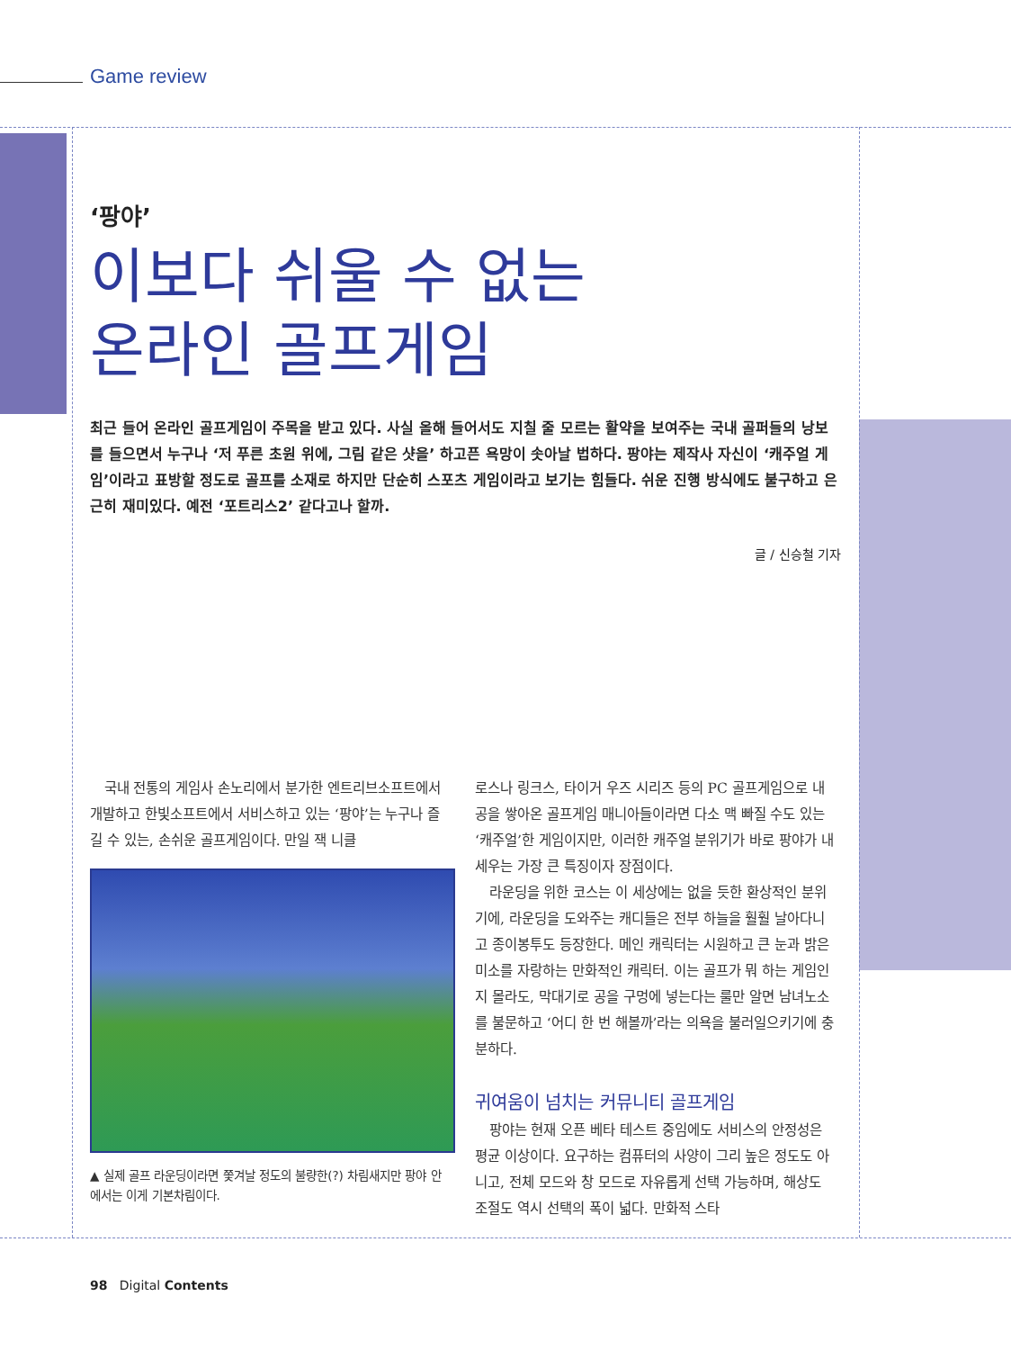Game review
‘팡야’
이보다 쉬울 수 없는
온라인 골프게임
최근 들어 온라인 골프게임이 주목을 받고 있다. 사실 올해 들어서도 지칠 줄 모르는 활약을 보여주는 국내 골퍼들의 낭보를 들으면서 누구나 ‘저 푸른 초원 위에, 그림 같은 샷을’ 하고픈 욕망이 솟아날 법하다. 팡야는 제작사 자신이 ‘캐주얼 게임’이라고 표방할 정도로 골프를 소재로 하지만 단순히 스포츠 게임이라고 보기는 힘들다. 쉬운 진행 방식에도 불구하고 은근히 재미있다. 예전 ‘포트리스2’ 같다고나 할까.
글 / 신승철 기자
국내 전통의 게임사 손노리에서 분가한 엔트리브소프트에서 개발하고 한빛소프트에서 서비스하고 있는 ‘팡야’는 누구나 즐길 수 있는, 손쉬운 골프게임이다. 만일 잭 니클
▲ 실제 골프 라운딩이라면 쫓겨날 정도의 불량한(?) 차림새지만 팡야 안에서는 이게 기본차림이다.
로스나 링크스, 타이거 우즈 시리즈 등의 PC 골프게임으로 내공을 쌓아온 골프게임 매니아들이라면 다소 맥 빠질 수도 있는 ‘캐주얼’한 게임이지만, 이러한 캐주얼 분위기가 바로 팡야가 내세우는 가장 큰 특징이자 장점이다.
라운딩을 위한 코스는 이 세상에는 없을 듯한 환상적인 분위기에, 라운딩을 도와주는 캐디들은 전부 하늘을 훨훨 날아다니고 종이봉투도 등장한다. 메인 캐릭터는 시원하고 큰 눈과 밝은 미소를 자랑하는 만화적인 캐릭터. 이는 골프가 뭐 하는 게임인지 몰라도, 막대기로 공을 구멍에 넣는다는 룰만 알면 남녀노소를 불문하고 ‘어디 한 번 해볼까’라는 의욕을 불러일으키기에 충분하다.
귀여움이 넘치는 커뮤니티 골프게임
팡야는 현재 오픈 베타 테스트 중임에도 서비스의 안정성은 평균 이상이다. 요구하는 컴퓨터의 사양이 그리 높은 정도도 아니고, 전체 모드와 창 모드로 자유롭게 선택 가능하며, 해상도 조절도 역시 선택의 폭이 넓다. 만화적 스타
98 Digital Contents